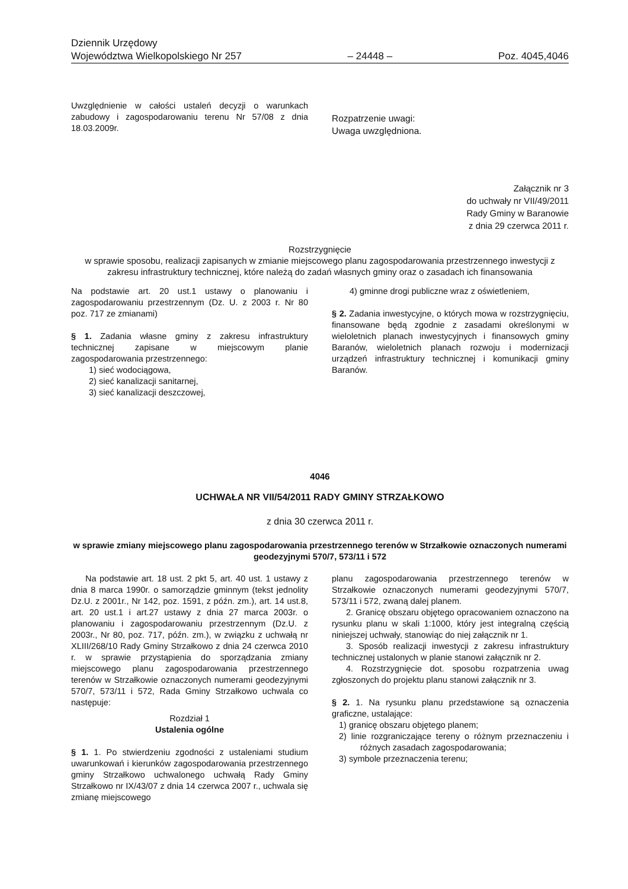Dziennik Urzędowy
Województwa Wielkopolskiego Nr 257 – 24448 – Poz. 4045,4046
Uwzględnienie w całości ustaleń decyzji o warunkach zabudowy i zagospodarowaniu terenu Nr 57/08 z dnia 18.03.2009r.
Rozpatrzenie uwagi:
Uwaga uwzględniona.
Załącznik nr 3
do uchwały nr VII/49/2011
Rady Gminy w Baranowie
z dnia 29 czerwca 2011 r.
Rozstrzygnięcie
w sprawie sposobu, realizacji zapisanych w zmianie miejscowego planu zagospodarowania przestrzennego inwestycji z zakresu infrastruktury technicznej, które należą do zadań własnych gminy oraz o zasadach ich finansowania
Na podstawie art. 20 ust.1 ustawy o planowaniu i zagospodarowaniu przestrzennym (Dz. U. z 2003 r. Nr 80 poz. 717 ze zmianami)
§ 1. Zadania własne gminy z zakresu infrastruktury technicznej zapisane w miejscowym planie zagospodarowania przestrzennego:
1) sieć wodociągowa,
2) sieć kanalizacji sanitarnej,
3) sieć kanalizacji deszczowej,
4) gminne drogi publiczne wraz z oświetleniem,
§ 2. Zadania inwestycyjne, o których mowa w rozstrzygnięciu, finansowane będą zgodnie z zasadami określonymi w wieloletnich planach inwestycyjnych i finansowych gminy Baranów, wieloletnich planach rozwoju i modernizacji urządzeń infrastruktury technicznej i komunikacji gminy Baranów.
4046
UCHWAŁA NR VII/54/2011 RADY GMINY STRZAŁKOWO
z dnia 30 czerwca 2011 r.
w sprawie zmiany miejscowego planu zagospodarowania przestrzennego terenów w Strzałkowie oznaczonych numerami geodezyjnymi 570/7, 573/11 i 572
Na podstawie art. 18 ust. 2 pkt 5, art. 40 ust. 1 ustawy z dnia 8 marca 1990r. o samorządzie gminnym (tekst jednolity Dz.U. z 2001r., Nr 142, poz. 1591, z późn. zm.), art. 14 ust.8, art. 20 ust.1 i art.27 ustawy z dnia 27 marca 2003r. o planowaniu i zagospodarowaniu przestrzennym (Dz.U. z 2003r., Nr 80, poz. 717, późn. zm.), w związku z uchwałą nr XLIII/268/10 Rady Gminy Strzałkowo z dnia 24 czerwca 2010 r. w sprawie przystąpienia do sporządzania zmiany miejscowego planu zagospodarowania przestrzennego terenów w Strzałkowie oznaczonych numerami geodezyjnymi 570/7, 573/11 i 572, Rada Gminy Strzałkowo uchwala co następuje:
Rozdział 1
Ustalenia ogólne
§ 1. 1. Po stwierdzeniu zgodności z ustaleniami studium uwarunkowań i kierunków zagospodarowania przestrzennego gminy Strzałkowo uchwalonego uchwałą Rady Gminy Strzałkowo nr IX/43/07 z dnia 14 czerwca 2007 r., uchwala się zmianę miejscowego
planu zagospodarowania przestrzennego terenów w Strzałkowie oznaczonych numerami geodezyjnymi 570/7, 573/11 i 572, zwaną dalej planem.
2. Granicę obszaru objętego opracowaniem oznaczono na rysunku planu w skali 1:1000, który jest integralną częścią niniejszej uchwały, stanowiąc do niej załącznik nr 1.
3. Sposób realizacji inwestycji z zakresu infrastruktury technicznej ustalonych w planie stanowi załącznik nr 2.
4. Rozstrzygnięcie dot. sposobu rozpatrzenia uwag zgłoszonych do projektu planu stanowi załącznik nr 3.
§ 2. 1. Na rysunku planu przedstawione są oznaczenia graficzne, ustalające:
1) granicę obszaru objętego planem;
2) linie rozgraniczające tereny o różnym przeznaczeniu i różnych zasadach zagospodarowania;
3) symbole przeznaczenia terenu;